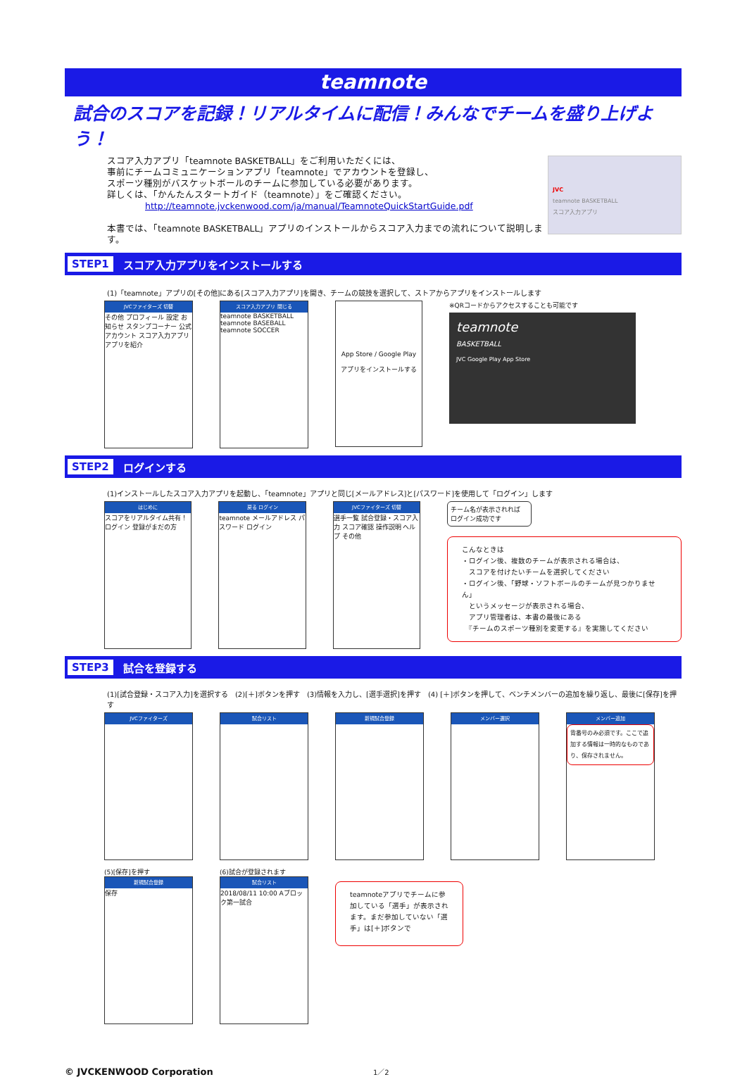teamnote
試合のスコアを記録！リアルタイムに配信！みんなでチームを盛り上げよう！
スコア入力アプリ「teamnote BASKETBALL」をご利用いただくには、
事前にチームコミュニケーションアプリ「teamnote」でアカウントを登録し、
スポーツ種別がバスケットボールのチームに参加している必要があります。
詳しくは、「かんたんスタートガイド（teamnote）」をご確認ください。
http://teamnote.jvckenwood.com/ja/manual/TeamnoteQuickStartGuide.pdf
本書では、「teamnote BASKETBALL」アプリのインストールからスコア入力までの流れについて説明します。
JVC
teamnote BASKETBALL
スコア入力アプリ
STEP1 スコア入力アプリをインストールする
(1)「teamnote」アプリの[その他]にある[スコア入力アプリ]を開き、チームの競技を選択して、ストアからアプリをインストールします
JVCファイターズ 切替
その他 プロフィール 設定 お知らせ スタンプコーナー 公式アカウント スコア入力アプリ アプリを紹介
スコア入力アプリ 閉じる
teamnote BASKETBALL
teamnote BASEBALL
teamnote SOCCER
App Store / Google Play
アプリをインストールする
※QRコードからアクセスすることも可能です
teamnote
BASKETBALL
JVC Google Play App Store
STEP2 ログインする
(1)インストールしたスコア入力アプリを起動し、「teamnote」アプリと同じ[メールアドレス]と[パスワード]を使用して「ログイン」します
はじめに
スコアをリアルタイム共有！ ログイン 登録がまだの方
戻る ログイン
teamnote メールアドレス パスワード ログイン
JVCファイターズ 切替
選手一覧 試合登録・スコア入力 スコア確認 操作説明 ヘルプ その他
チーム名が表示されれば ログイン成功です
こんなときは
・ログイン後、複数のチームが表示される場合は、
　スコアを付けたいチームを選択してください
・ログイン後、「野球・ソフトボールのチームが見つかりません」
　というメッセージが表示される場合、
　アプリ管理者は、本書の最後にある
　『チームのスポーツ種別を変更する』を実施してください
STEP3 試合を登録する
(1)[試合登録・スコア入力]を選択する　(2)[＋]ボタンを押す　(3)情報を入力し、[選手選択]を押す　(4) [＋]ボタンを押して、ベンチメンバーの追加を繰り返し、最後に[保存]を押す
JVCファイターズ 試合リスト 新規試合登録 メンバー選択 メンバー追加
背番号のみ必須です。ここで追加する情報は一時的なものであり、保存されません。
(5)[保存]を押す
新規試合登録
保存
(6)試合が登録されます
試合リスト
2018/08/11 10:00 Aブロック第一試合
teamnoteアプリでチームに参加している「選手」が表示されます。まだ参加していない「選手」は[＋]ボタンで
© JVCKENWOOD Corporation
1／2